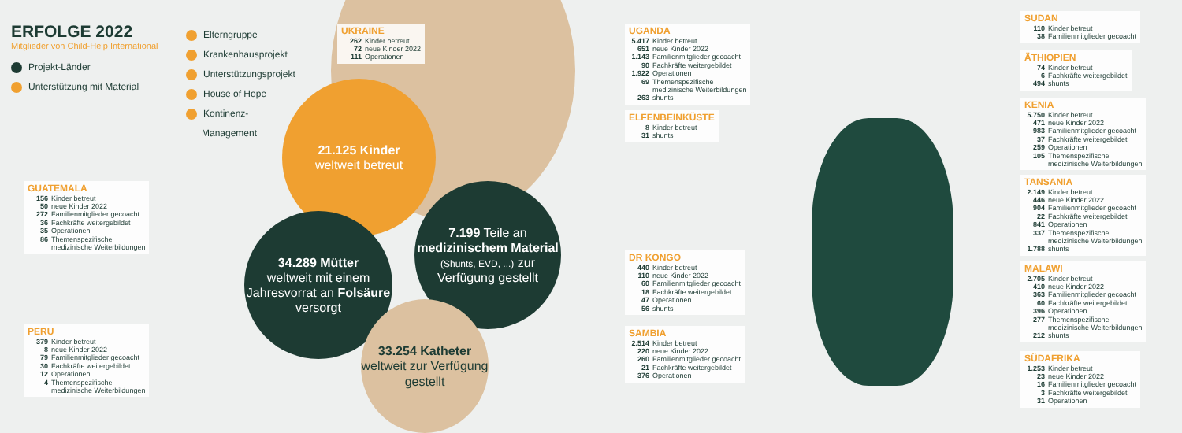ERFOLGE 2022
Mitglieder von Child-Help International
Projekt-Länder
Unterstützung mit Material
Elterngruppe
Krankenhausprojekt
Unterstützungsprojekt
House of Hope
Kontinenz-
Management
UKRAINE
262 Kinder betreut
72 neue Kinder 2022
111 Operationen
GUATEMALA
156 Kinder betreut
50 neue Kinder 2022
272 Familienmitglieder gecoacht
36 Fachkräfte weitergebildet
35 Operationen
86 Themenspezifische
medizinische Weiterbildungen
PERU
379 Kinder betreut
8 neue Kinder 2022
79 Familienmitglieder gecoacht
30 Fachkräfte weitergebildet
12 Operationen
4 Themenspezifische
medizinische Weiterbildungen
21.125 Kinder
weltweit betreut
34.289 Mütter
weltweit mit einem Jahresvorrat an Folsäure versorgt
7.199 Teile an medizinischem Material
(Shunts, EVD, ...) zur Verfügung gestellt
33.254 Katheter
weltweit zur Verfügung gestellt
UGANDA
5.417 Kinder betreut
651 neue Kinder 2022
1.143 Familienmitglieder gecoacht
90 Fachkräfte weitergebildet
1.922 Operationen
69 Themenspezifische
medizinische Weiterbildungen
263 shunts
ELFENBEINKÜSTE
8 Kinder betreut
31 shunts
DR KONGO
440 Kinder betreut
110 neue Kinder 2022
60 Familienmitglieder gecoacht
18 Fachkräfte weitergebildet
47 Operationen
56 shunts
SAMBIA
2.514 Kinder betreut
220 neue Kinder 2022
260 Familienmitglieder gecoacht
21 Fachkräfte weitergebildet
376 Operationen
SUDAN
110 Kinder betreut
38 Familienmitglieder gecoacht
ÄTHIOPIEN
74 Kinder betreut
6 Fachkräfte weitergebildet
494 shunts
KENIA
5.750 Kinder betreut
471 neue Kinder 2022
983 Familienmitglieder gecoacht
37 Fachkräfte weitergebildet
259 Operationen
105 Themenspezifische
medizinische Weiterbildungen
TANSANIA
2.149 Kinder betreut
446 neue Kinder 2022
904 Familienmitglieder gecoacht
22 Fachkräfte weitergebildet
841 Operationen
337 Themenspezifische
medizinische Weiterbildungen
1.788 shunts
MALAWI
2.705 Kinder betreut
410 neue Kinder 2022
363 Familienmitglieder gecoacht
60 Fachkräfte weitergebildet
396 Operationen
277 Themenspezifische
medizinische Weiterbildungen
212 shunts
SÜDAFRIKA
1.253 Kinder betreut
23 neue Kinder 2022
16 Familienmitglieder gecoacht
3 Fachkräfte weitergebildet
31 Operationen